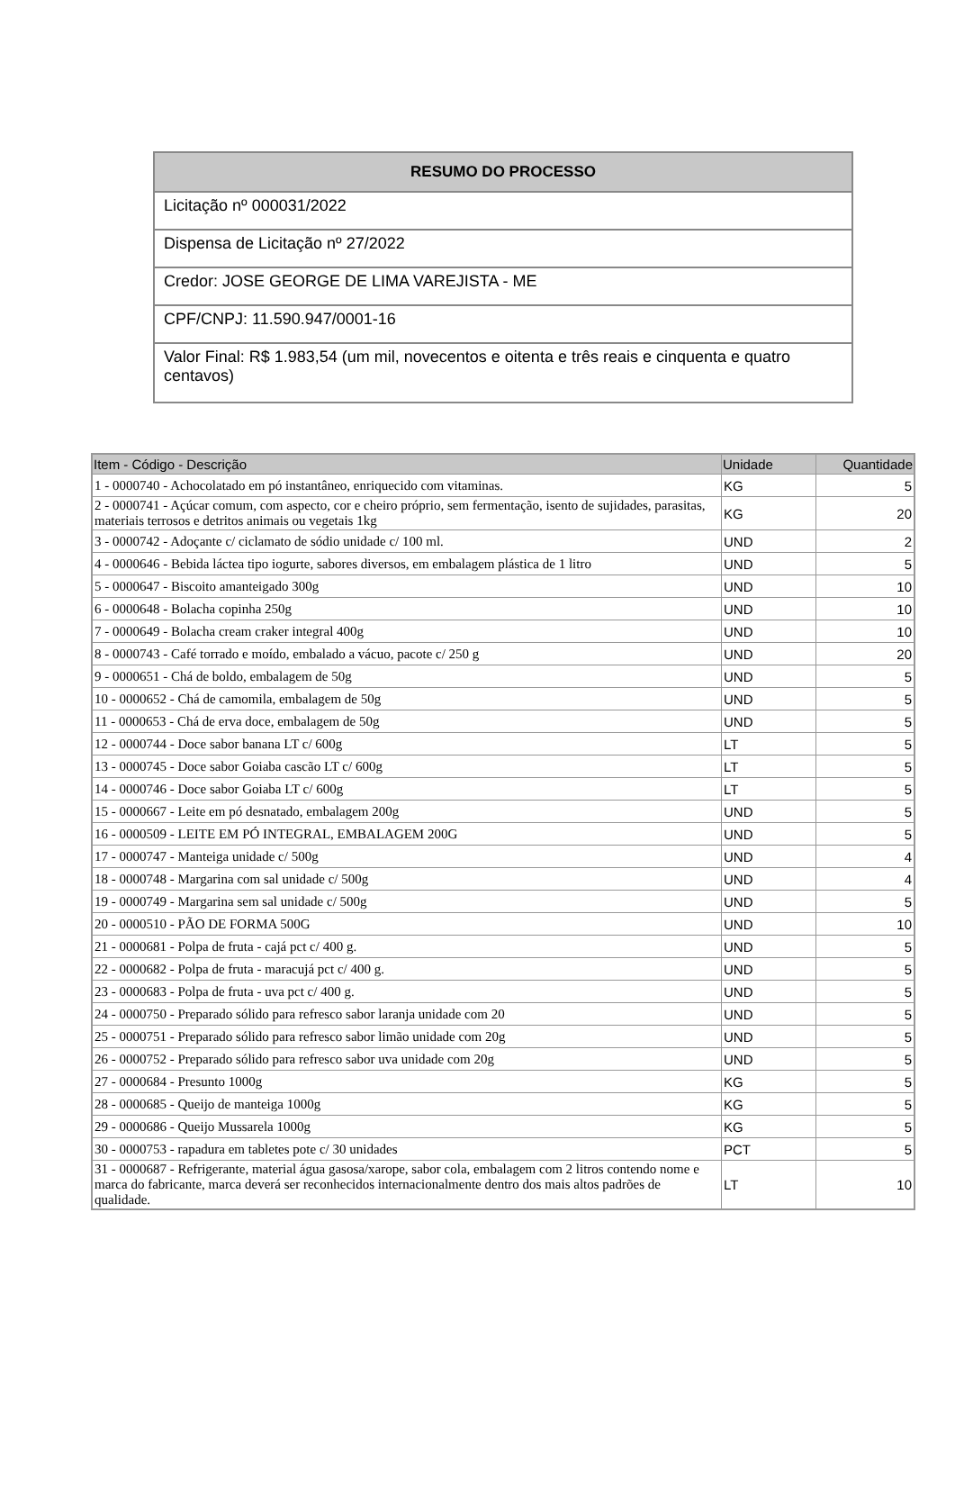| RESUMO DO PROCESSO |
| --- |
| Licitação nº 000031/2022 |
| Dispensa de Licitação nº 27/2022 |
| Credor: JOSE GEORGE DE LIMA VAREJISTA - ME |
| CPF/CNPJ: 11.590.947/0001-16 |
| Valor Final: R$ 1.983,54 (um mil, novecentos e oitenta e três reais e cinquenta e quatro centavos) |
| Item - Código - Descrição | Unidade | Quantidade |
| --- | --- | --- |
| 1 - 0000740 - Achocolatado em pó instantâneo, enriquecido com vitaminas. | KG | 5 |
| 2 - 0000741 - Açúcar comum, com aspecto, cor e cheiro próprio, sem fermentação, isento de sujidades, parasitas, materiais terrosos e detritos animais ou vegetais 1kg | KG | 20 |
| 3 - 0000742 - Adoçante c/ ciclamato de sódio unidade c/ 100 ml. | UND | 2 |
| 4 - 0000646 - Bebida láctea tipo iogurte, sabores diversos, em embalagem plástica de 1 litro | UND | 5 |
| 5 - 0000647 - Biscoito amanteigado 300g | UND | 10 |
| 6 - 0000648 - Bolacha copinha 250g | UND | 10 |
| 7 - 0000649 - Bolacha cream craker integral 400g | UND | 10 |
| 8 - 0000743 - Café torrado e moído, embalado a vácuo, pacote c/ 250 g | UND | 20 |
| 9 - 0000651 - Chá de boldo, embalagem de 50g | UND | 5 |
| 10 - 0000652 - Chá de camomila, embalagem de 50g | UND | 5 |
| 11 - 0000653 - Chá de erva doce, embalagem de 50g | UND | 5 |
| 12 - 0000744 - Doce sabor banana LT c/ 600g | LT | 5 |
| 13 - 0000745 - Doce sabor Goiaba cascão LT c/ 600g | LT | 5 |
| 14 - 0000746 - Doce sabor Goiaba LT c/ 600g | LT | 5 |
| 15 - 0000667 - Leite em pó desnatado, embalagem 200g | UND | 5 |
| 16 - 0000509 - LEITE EM PÓ INTEGRAL, EMBALAGEM 200G | UND | 5 |
| 17 - 0000747 - Manteiga unidade c/ 500g | UND | 4 |
| 18 - 0000748 - Margarina com sal unidade c/ 500g | UND | 4 |
| 19 - 0000749 - Margarina sem sal unidade c/ 500g | UND | 5 |
| 20 - 0000510 - PÃO DE FORMA 500G | UND | 10 |
| 21 - 0000681 - Polpa de fruta - cajá pct c/ 400 g. | UND | 5 |
| 22 - 0000682 - Polpa de fruta - maracujá pct c/ 400 g. | UND | 5 |
| 23 - 0000683 - Polpa de fruta - uva pct c/ 400 g. | UND | 5 |
| 24 - 0000750 - Preparado sólido para refresco sabor laranja unidade com 20 | UND | 5 |
| 25 - 0000751 - Preparado sólido para refresco sabor limão unidade com 20g | UND | 5 |
| 26 - 0000752 - Preparado sólido para refresco sabor uva unidade com 20g | UND | 5 |
| 27 - 0000684 - Presunto 1000g | KG | 5 |
| 28 - 0000685 - Queijo de manteiga 1000g | KG | 5 |
| 29 - 0000686 - Queijo Mussarela 1000g | KG | 5 |
| 30 - 0000753 - rapadura em tabletes pote c/ 30 unidades | PCT | 5 |
| 31 - 0000687 - Refrigerante, material água gasosa/xarope, sabor cola, embalagem com 2 litros contendo nome e marca do fabricante, marca deverá ser reconhecidos internacionalmente dentro dos mais altos padrões de qualidade. | LT | 10 |